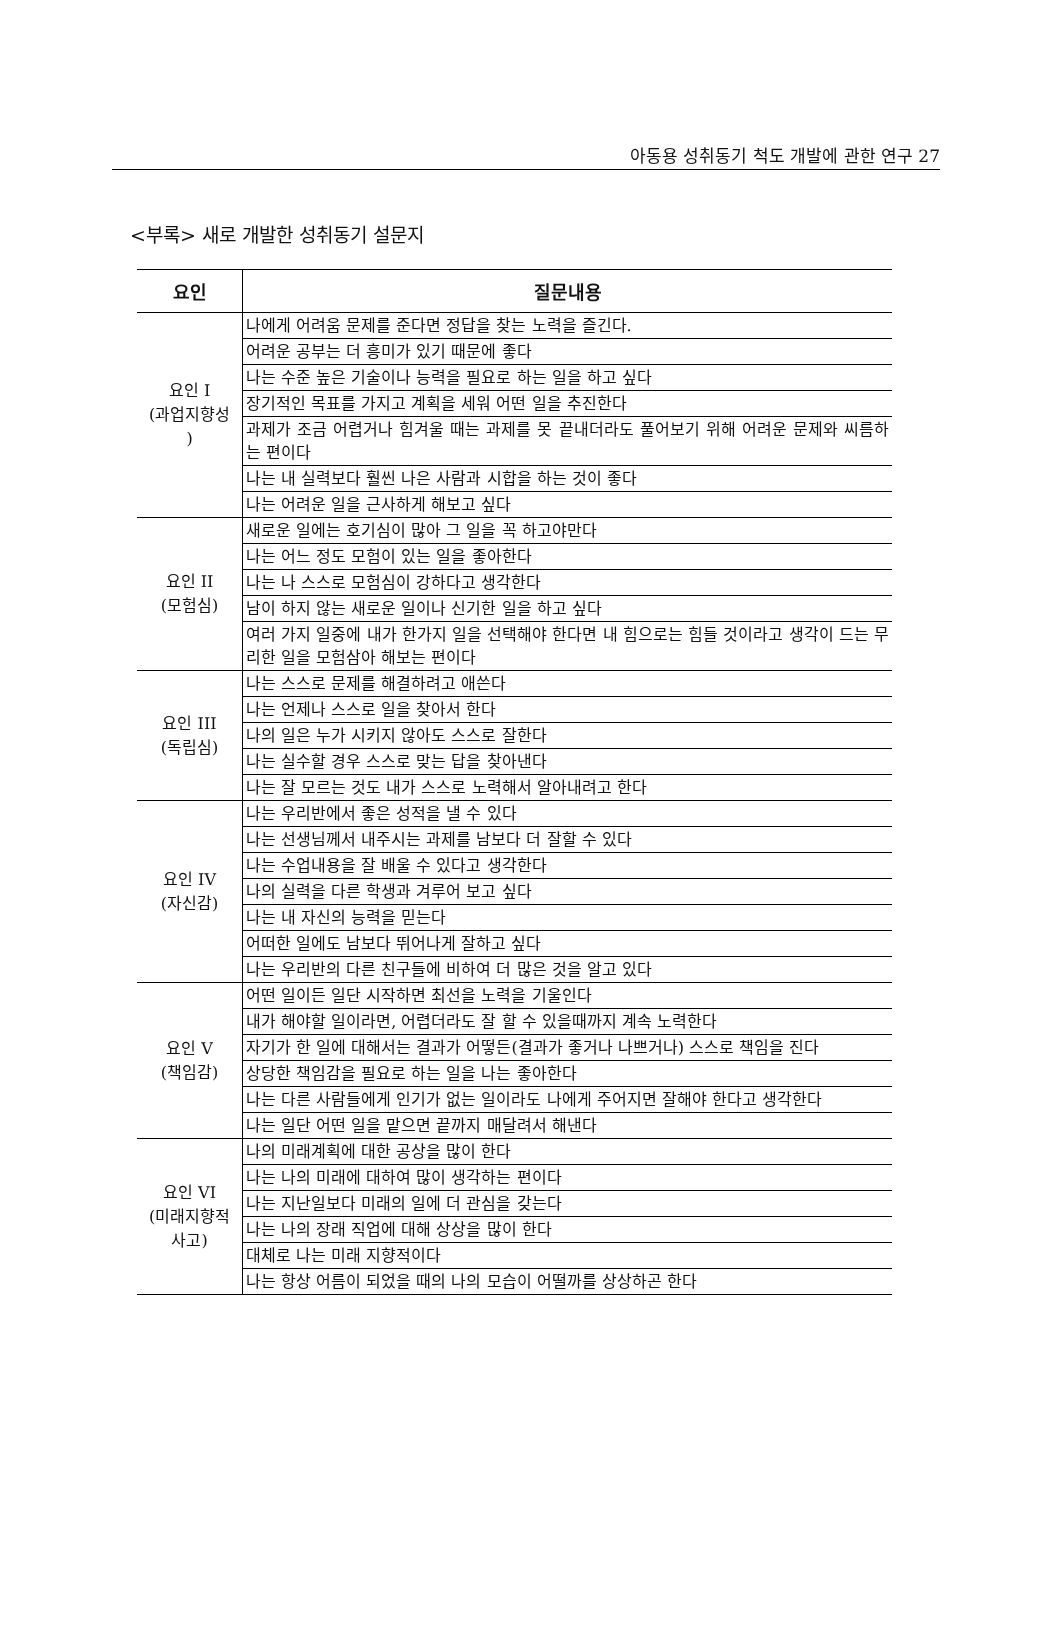아동용 성취동기 척도 개발에 관한 연구 27
<부록> 새로 개발한 성취동기 설문지
| 요인 | 질문내용 |
| --- | --- |
| 요인 I (과업지향성 ) | 나에게 어려움 문제를 준다면 정답을 찾는 노력을 즐긴다. |
| | 어려운 공부는 더 흥미가 있기 때문에 좋다 |
| | 나는 수준 높은 기술이나 능력을 필요로 하는 일을 하고 싶다 |
| | 장기적인 목표를 가지고 계획을 세워 어떤 일을 추진한다 |
| | 과제가 조금 어렵거나 힘겨울 때는 과제를 못 끝내더라도 풀어보기 위해 어려운 문제와 씨름하는 편이다 |
| | 나는 내 실력보다 훨씬 나은 사람과 시합을 하는 것이 좋다 |
| | 나는 어려운 일을 근사하게 해보고 싶다 |
| 요인 II (모험심) | 새로운 일에는 호기심이 많아 그 일을 꼭 하고야만다 |
| | 나는 어느 정도 모험이 있는 일을 좋아한다 |
| | 나는 나 스스로 모험심이 강하다고 생각한다 |
| | 남이 하지 않는 새로운 일이나 신기한 일을 하고 싶다 |
| | 여러 가지 일중에 내가 한가지 일을 선택해야 한다면 내 힘으로는 힘들 것이라고 생각이 드는 무리한 일을 모험삼아 해보는 편이다 |
| 요인 III (독립심) | 나는 스스로 문제를 해결하려고 애쓴다 |
| | 나는 언제나 스스로 일을 찾아서 한다 |
| | 나의 일은 누가 시키지 않아도 스스로 잘한다 |
| | 나는 실수할 경우 스스로 맞는 답을 찾아낸다 |
| | 나는 잘 모르는 것도 내가 스스로 노력해서 알아내려고 한다 |
| 요인 IV (자신감) | 나는 우리반에서 좋은 성적을 낼 수 있다 |
| | 나는 선생님께서 내주시는 과제를 남보다 더 잘할 수 있다 |
| | 나는 수업내용을 잘 배울 수 있다고 생각한다 |
| | 나의 실력을 다른 학생과 겨루어 보고 싶다 |
| | 나는 내 자신의 능력을 믿는다 |
| | 어떠한 일에도 남보다 뛰어나게 잘하고 싶다 |
| | 나는 우리반의 다른 친구들에 비하여 더 많은 것을 알고 있다 |
| 요인 V (책임감) | 어떤 일이든 일단 시작하면 최선을 노력을 기울인다 |
| | 내가 해야할 일이라면, 어렵더라도 잘 할 수 있을때까지 계속 노력한다 |
| | 자기가 한 일에 대해서는 결과가 어떻든(결과가 좋거나 나쁘거나) 스스로 책임을 진다 |
| | 상당한 책임감을 필요로 하는 일을 나는 좋아한다 |
| | 나는 다른 사람들에게 인기가 없는 일이라도 나에게 주어지면 잘해야 한다고 생각한다 |
| | 나는 일단 어떤 일을 맡으면 끝까지 매달려서 해낸다 |
| 요인 VI (미래지향적 사고) | 나의 미래계획에 대한 공상을 많이 한다 |
| | 나는 나의 미래에 대하여 많이 생각하는 편이다 |
| | 나는 지난일보다 미래의 일에 더 관심을 갖는다 |
| | 나는 나의 장래 직업에 대해 상상을 많이 한다 |
| | 대체로 나는 미래 지향적이다 |
| | 나는 항상 어름이 되었을 때의 나의 모습이 어떨까를 상상하곤 한다 |